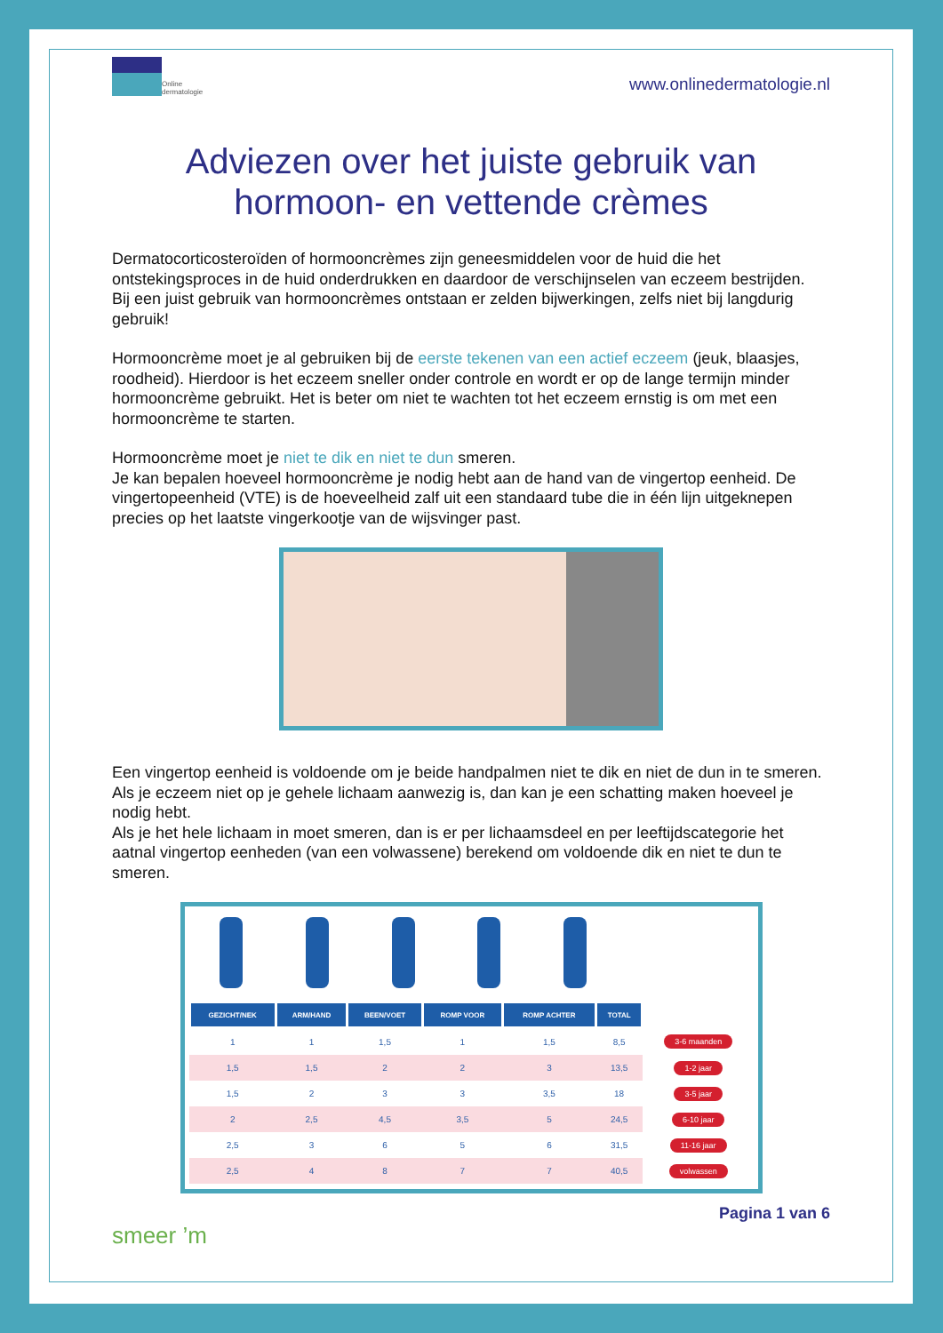Online
dermatologie
www.onlinedermatologie.nl
Adviezen over het juiste gebruik van
hormoon- en vettende crèmes
Dermatocorticosteroïden of hormooncrèmes zijn geneesmiddelen voor de huid die het ontstekingsproces in de huid onderdrukken en daardoor de verschijnselen van eczeem bestrijden.
Bij een juist gebruik van hormooncrèmes ontstaan er zelden bijwerkingen, zelfs niet bij langdurig gebruik!
Hormooncrème moet je al gebruiken bij de eerste tekenen van een actief eczeem (jeuk, blaasjes, roodheid). Hierdoor is het eczeem sneller onder controle en wordt er op de lange termijn minder hormooncrème gebruikt. Het is beter om niet te wachten tot het eczeem ernstig is om met een hormooncrème te starten.
Hormooncrème moet je niet te dik en niet te dun smeren.
Je kan bepalen hoeveel hormooncrème je nodig hebt aan de hand van de vingertop eenheid. De vingertopeenheid (VTE) is de hoeveelheid zalf uit een standaard tube die in één lijn uitgeknepen precies op het laatste vingerkootje van de wijsvinger past.
Een vingertop eenheid is voldoende om je beide handpalmen niet te dik en niet de dun in te smeren. Als je eczeem niet op je gehele lichaam aanwezig is, dan kan je een schatting maken hoeveel je nodig hebt.
Als je het hele lichaam in moet smeren, dan is er per lichaamsdeel en per leeftijdscategorie het aatnal vingertop eenheden (van een volwassene) berekend om voldoende dik en niet te dun te smeren.
| GEZICHT/NEK | ARM/HAND | BEEN/VOET | ROMP VOOR | ROMP ACHTER | TOTAL | |
| 1 | 1 | 1,5 | 1 | 1,5 | 8,5 | 3-6 maanden |
| 1,5 | 1,5 | 2 | 2 | 3 | 13,5 | 1-2 jaar |
| 1,5 | 2 | 3 | 3 | 3,5 | 18 | 3-5 jaar |
| 2 | 2,5 | 4,5 | 3,5 | 5 | 24,5 | 6-10 jaar |
| 2,5 | 3 | 6 | 5 | 6 | 31,5 | 11-16 jaar |
| 2,5 | 4 | 8 | 7 | 7 | 40,5 | volwassen |
smeer ’m
Pagina 1 van 6